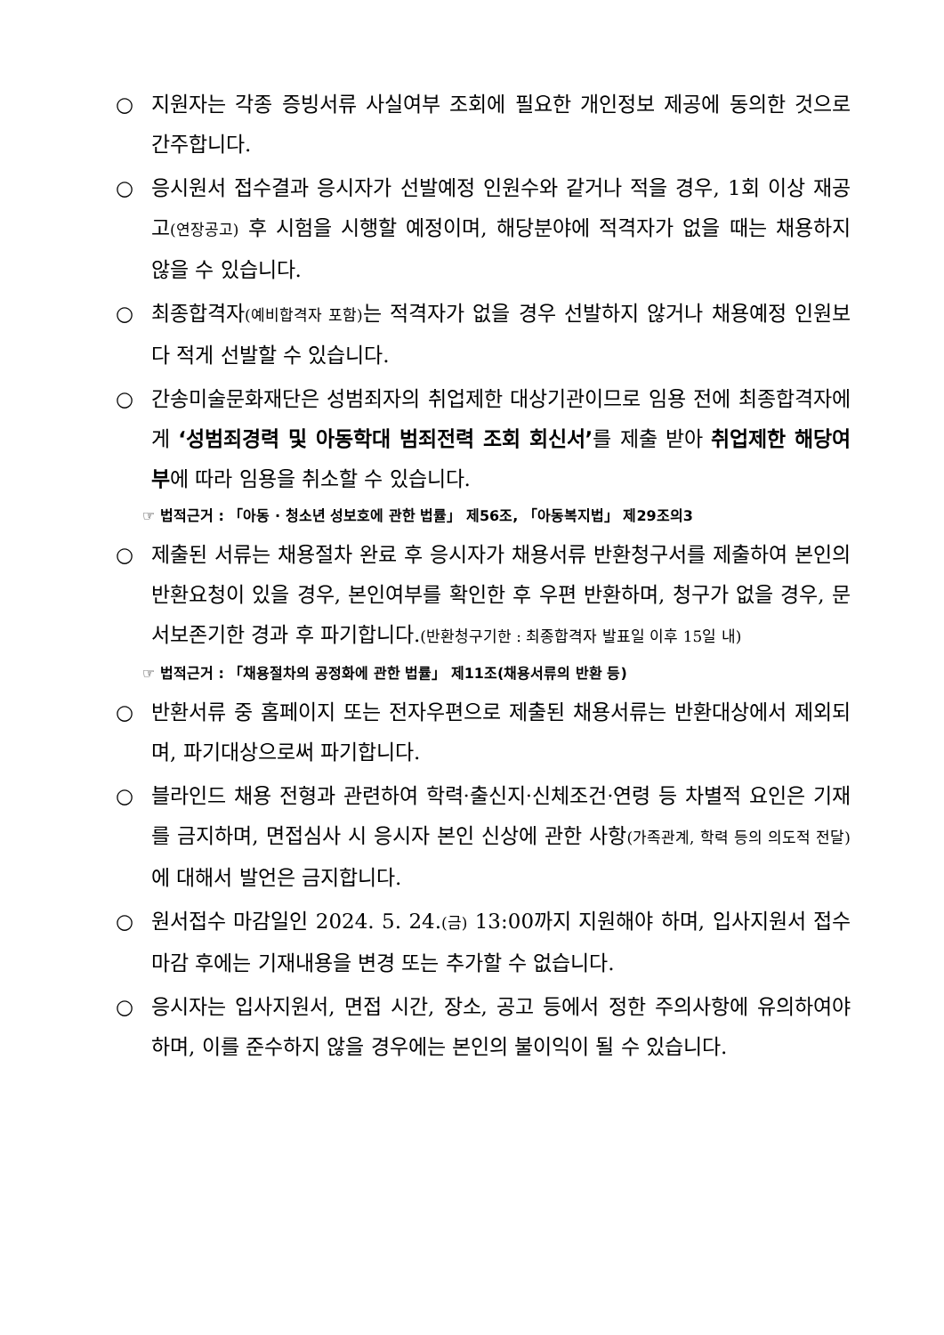○ 지원자는 각종 증빙서류 사실여부 조회에 필요한 개인정보 제공에 동의한 것으로 간주합니다.
○ 응시원서 접수결과 응시자가 선발예정 인원수와 같거나 적을 경우, 1회 이상 재공고(연장공고) 후 시험을 시행할 예정이며, 해당분야에 적격자가 없을 때는 채용하지 않을 수 있습니다.
○ 최종합격자(예비합격자 포함) 는 적격자가 없을 경우 선발하지 않거나 채용예정 인원보다 적게 선발할 수 있습니다.
○ 간송미술문화재단은 성범죄자의 취업제한 대상기관이므로 임용 전에 최종합격자에게 ‘성범죄경력 및 아동학대 범죄전력 조회 회신서’를 제출 받아 취업제한 해당여부에 따라 임용을 취소할 수 있습니다.
☞ 법적근거 : 「아동 · 청소년 성보호에 관한 법률」 제56조, 「아동복지법」 제29조의3
○ 제출된 서류는 채용절차 완료 후 응시자가 채용서류 반환청구서를 제출하여 본인의 반환요청이 있을 경우, 본인여부를 확인한 후 우편 반환하며, 청구가 없을 경우, 문서보존기한 경과 후 파기합니다.(반환청구기한 : 최종합격자 발표일 이후 15일 내)
☞ 법적근거 : 「채용절차의 공정화에 관한 법률」 제11조(채용서류의 반환 등)
○ 반환서류 중 홈페이지 또는 전자우편으로 제출된 채용서류는 반환대상에서 제외되며, 파기대상으로써 파기합니다.
○ 블라인드 채용 전형과 관련하여 학력·출신지·신체조건·연령 등 차별적 요인은 기재를 금지하며, 면접심사 시 응시자 본인 신상에 관한 사항(가족관계, 학력 등의 의도적 전달) 에 대해서 발언은 금지합니다.
○ 원서접수 마감일인 2024. 5. 24.(금) 13:00까지 지원해야 하며, 입사지원서 접수마감 후에는 기재내용을 변경 또는 추가할 수 없습니다.
○ 응시자는 입사지원서, 면접 시간, 장소, 공고 등에서 정한 주의사항에 유의하여야 하며, 이를 준수하지 않을 경우에는 본인의 불이익이 될 수 있습니다.